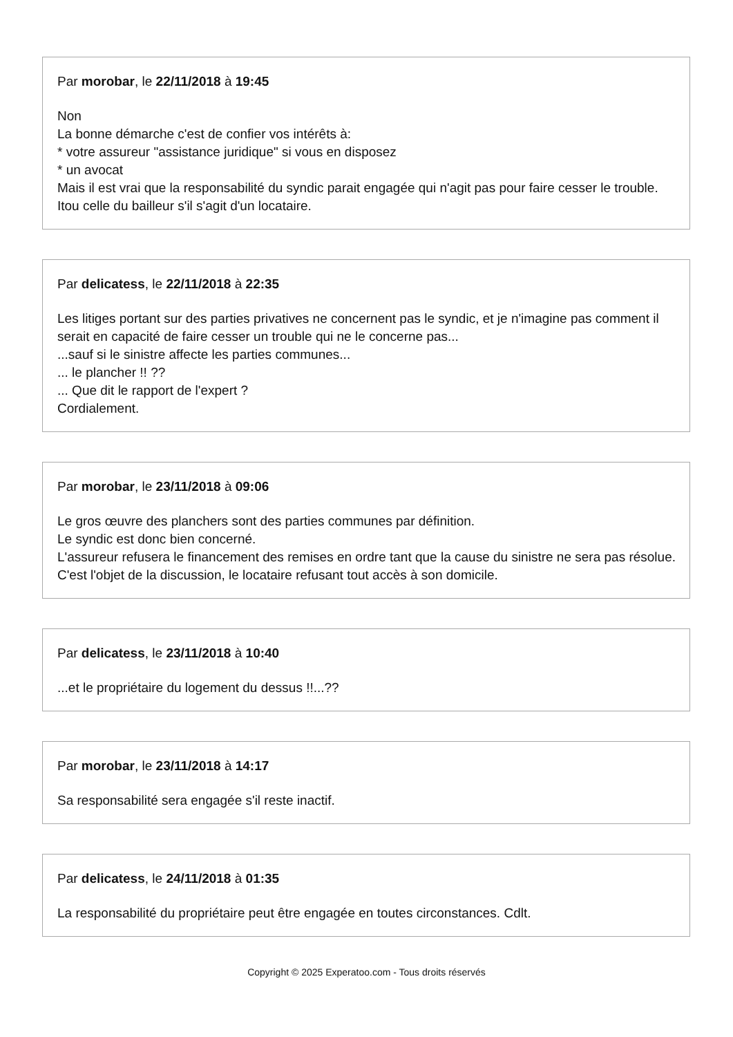Par morobar, le 22/11/2018 à 19:45
Non
La bonne démarche c'est de confier vos intérêts à:
* votre assureur "assistance juridique" si vous en disposez
* un avocat
Mais il est vrai que la responsabilité du syndic parait engagée qui n'agit pas pour faire cesser le trouble.
Itou celle du bailleur s'il s'agit d'un locataire.
Par delicatess, le 22/11/2018 à 22:35
Les litiges portant sur des parties privatives ne concernent pas le syndic, et je n'imagine pas comment il serait en capacité de faire cesser un trouble qui ne le concerne pas...
...sauf si le sinistre affecte les parties communes...
... le plancher !! ??
... Que dit le rapport de l'expert ?
Cordialement.
Par morobar, le 23/11/2018 à 09:06
Le gros œuvre des planchers sont des parties communes par définition.
Le syndic est donc bien concerné.
L'assureur refusera le financement des remises en ordre tant que la cause du sinistre ne sera pas résolue.
C'est l'objet de la discussion, le locataire refusant tout accès à son domicile.
Par delicatess, le 23/11/2018 à 10:40
...et le propriétaire du logement du dessus !!...??
Par morobar, le 23/11/2018 à 14:17
Sa responsabilité sera engagée s'il reste inactif.
Par delicatess, le 24/11/2018 à 01:35
La responsabilité du propriétaire peut être engagée en toutes circonstances. Cdlt.
Copyright © 2025 Experatoo.com - Tous droits réservés